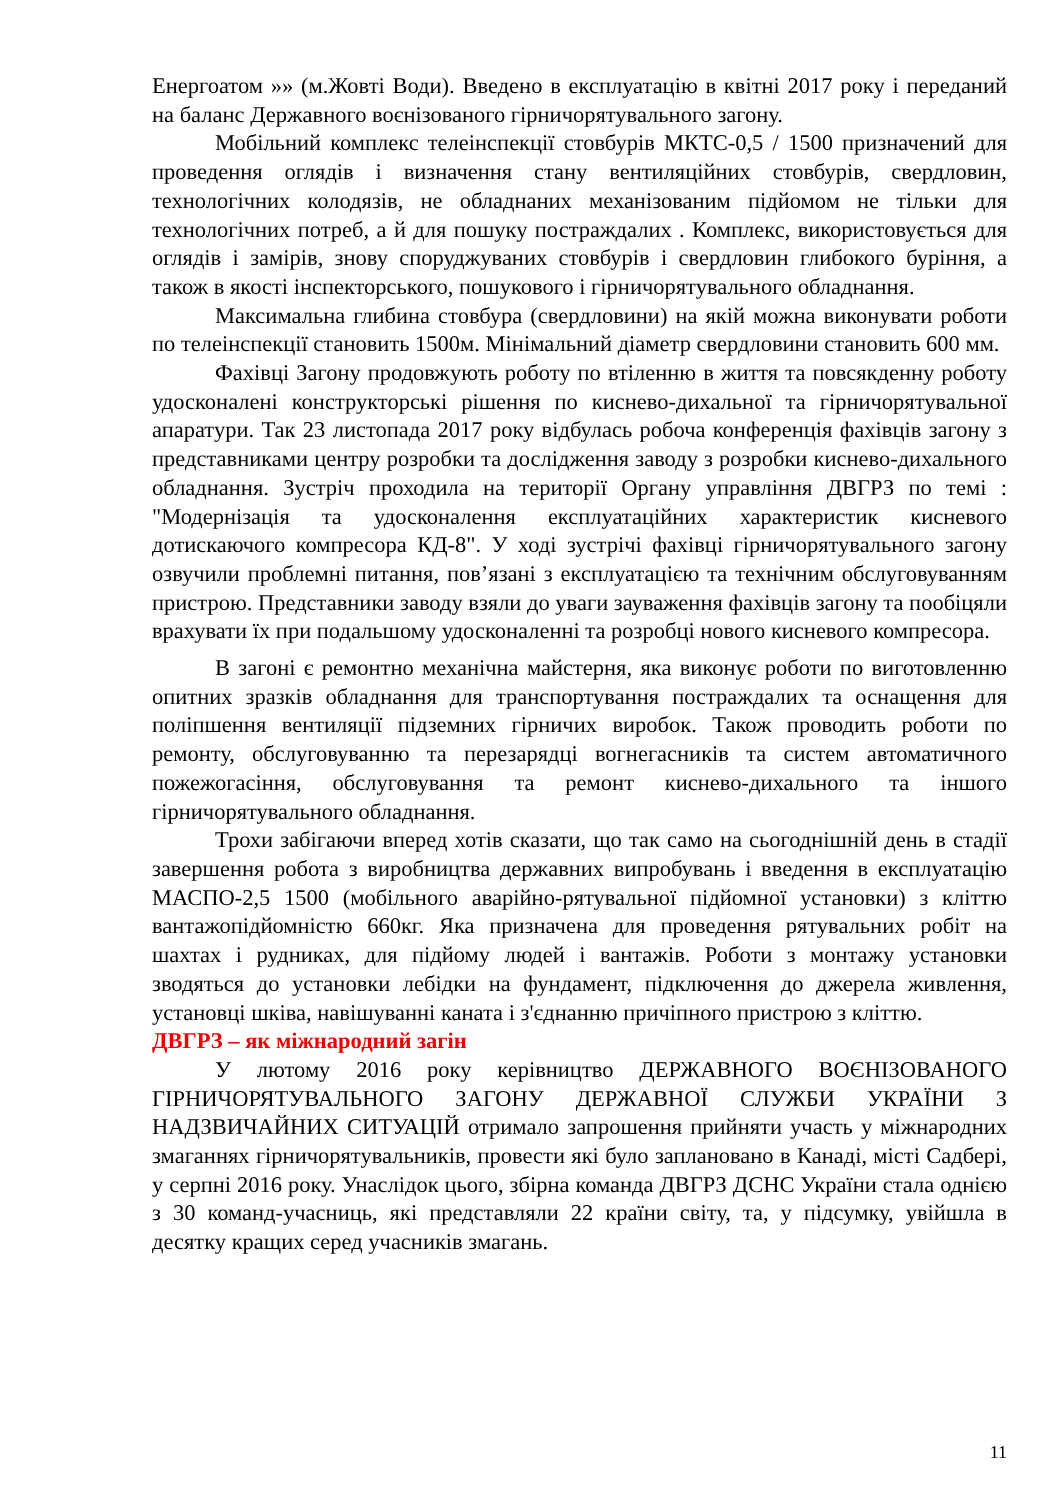Енергоатом »» (м.Жовті Води). Введено в експлуатацію в квітні 2017 року і переданий на баланс Державного воєнізованого гірничорятувального загону.
Мобільний комплекс телеінспекції стовбурів МКТС-0,5 / 1500 призначений для проведення оглядів і визначення стану вентиляційних стовбурів, свердловин, технологічних колодязів, не обладнаних механізованим підйомом не тільки для технологічних потреб, а й для пошуку постраждалих . Комплекс, використовується для оглядів і замірів, знову споруджуваних стовбурів і свердловин глибокого буріння, а також в якості інспекторського, пошукового і гірничорятувального обладнання.
Максимальна глибина стовбура (свердловини) на якій можна виконувати роботи по телеінспекції становить 1500м. Мінімальний діаметр свердловини становить 600 мм.
Фахівці Загону продовжують роботу по втіленню в життя та повсякденну роботу удосконалені конструкторські рішення по киснево-дихальної та гірничорятувальної апаратури. Так 23 листопада 2017 року відбулась робоча конференція фахівців загону з представниками центру розробки та дослідження заводу з розробки киснево-дихального обладнання. Зустріч проходила на території Органу управління ДВГРЗ по темі : "Модернізація та удосконалення експлуатаційних характеристик кисневого дотискаючого компресора КД-8". У ході зустрічі фахівці гірничорятувального загону озвучили проблемні питання, пов’язані з експлуатацією та технічним обслуговуванням пристрою. Представники заводу взяли до уваги зауваження фахівців загону та пообіцяли врахувати їх при подальшому удосконаленні та розробці нового кисневого компресора.
В загоні є ремонтно механічна майстерня, яка виконує роботи по виготовленню опитних зразків обладнання для транспортування постраждалих та оснащення для поліпшення вентиляції підземних гірничих виробок. Також проводить роботи по ремонту, обслуговуванню та перезарядці вогнегасників та систем автоматичного пожежогасіння, обслуговування та ремонт киснево-дихального та іншого гірничорятувального обладнання.
Трохи забігаючи вперед хотів сказати, що так само на сьогоднішній день в стадії завершення робота з виробництва державних випробувань і введення в експлуатацію МАСПО-2,5 1500 (мобільного аварійно-рятувальної підйомної установки) з кліттю вантажопідйомністю 660кг. Яка призначена для проведення рятувальних робіт на шахтах і рудниках, для підйому людей і вантажів. Роботи з монтажу установки зводяться до установки лебідки на фундамент, підключення до джерела живлення, установці шківа, навішуванні каната і з'єднанню причіпного пристрою з кліттю.
ДВГРЗ – як міжнародний загін
У лютому 2016 року керівництво ДЕРЖАВНОГО ВОЄНІЗОВАНОГО ГІРНИЧОРЯТУВАЛЬНОГО ЗАГОНУ ДЕРЖАВНОЇ СЛУЖБИ УКРАЇНИ З НАДЗВИЧАЙНИХ СИТУАЦІЙ отримало запрошення прийняти участь у міжнародних змаганнях гірничорятувальників, провести які було заплановано в Канаді, місті Садбері, у серпні 2016 року. Унаслідок цього, збірна команда ДВГРЗ ДСНС України стала однією з 30 команд-учасниць, які представляли 22 країни світу, та, у підсумку, увійшла в десятку кращих серед учасників змагань.
11